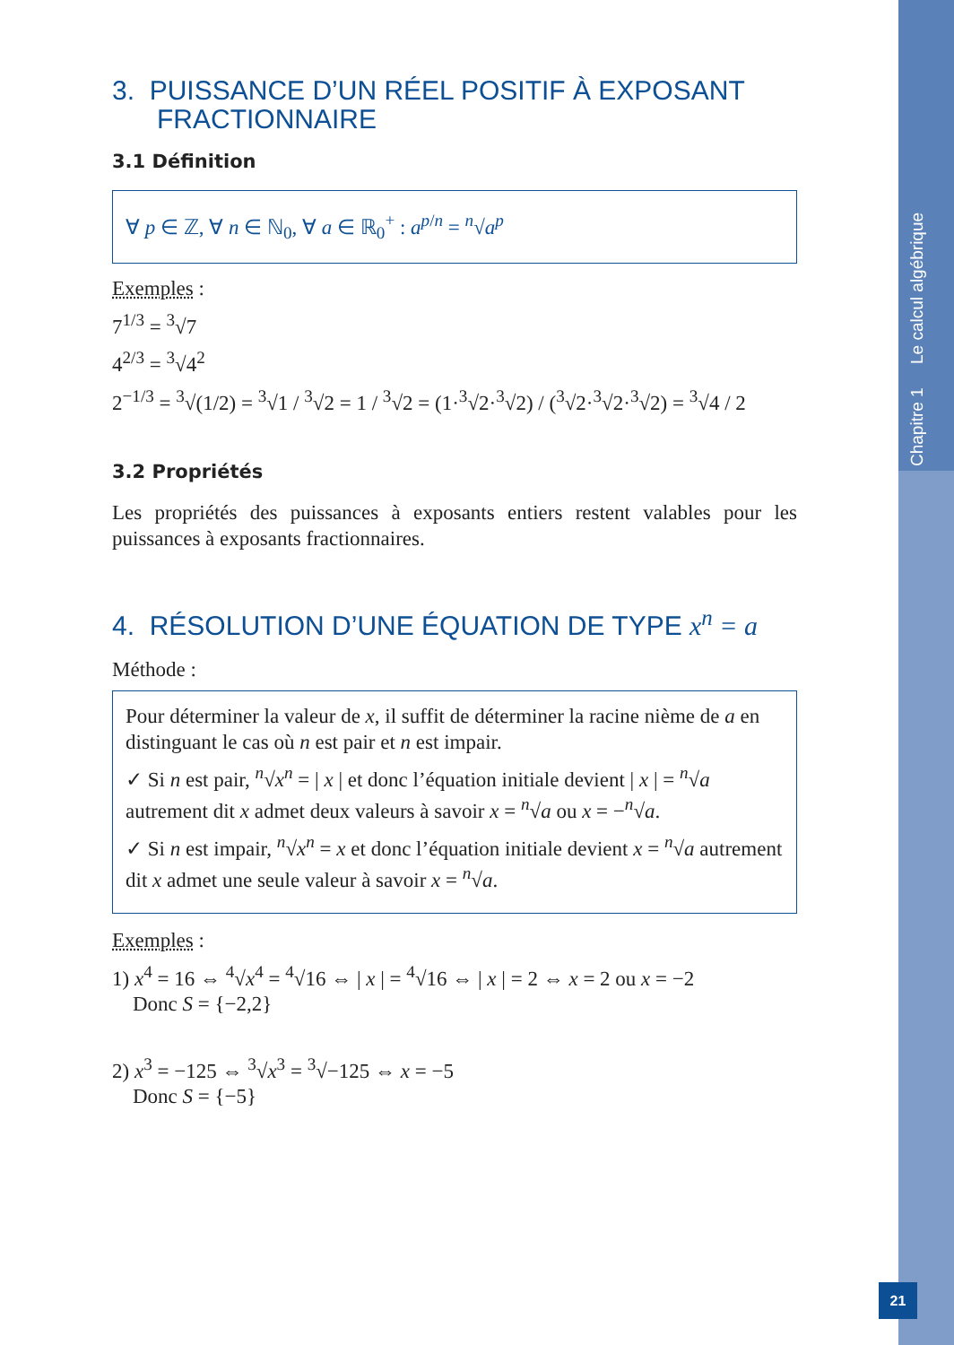Chapitre 1 Le calcul algébrique
3. PUISSANCE D’UN RÉEL POSITIF À EXPOSANT
FRACTIONNAIRE
3.1 Définition
∀ p ∈ ℤ, ∀ n ∈ ℕ<sub>0</sub>, ∀ a ∈ ℝ<sub>0</sub><sup>+</sup> : a<sup>p/n</sup> = <sup>n</sup>√a<sup>p</sup>
Exemples :
7<sup>1/3</sup> = <sup>3</sup>√7
4<sup>2/3</sup> = <sup>3</sup>√4<sup>2</sup>
2<sup>−1/3</sup> = <sup>3</sup>√(1/2) = <sup>3</sup>√1 / <sup>3</sup>√2 = 1 / <sup>3</sup>√2 = (1·<sup>3</sup>√2·<sup>3</sup>√2) / (<sup>3</sup>√2·<sup>3</sup>√2·<sup>3</sup>√2) = <sup>3</sup>√4 / 2
3.2 Propriétés
Les propriétés des puissances à exposants entiers restent valables pour les puissances à exposants fractionnaires.
4. RÉSOLUTION D’UNE ÉQUATION DE TYPE x<sup>n</sup> = a
Méthode :
Pour déterminer la valeur de x, il suffit de déterminer la racine nième de a en distinguant le cas où n est pair et n est impair.
✓ Si n est pair, <sup>n</sup>√x<sup>n</sup> = | x | et donc l’équation initiale devient | x | = <sup>n</sup>√a autrement dit x admet deux valeurs à savoir x = <sup>n</sup>√a ou x = −<sup>n</sup>√a.
✓ Si n est impair, <sup>n</sup>√x<sup>n</sup> = x et donc l’équation initiale devient x = <sup>n</sup>√a autrement dit x admet une seule valeur à savoir x = <sup>n</sup>√a.
Exemples :
1) x<sup>4</sup> = 16 ⇔ <sup>4</sup>√x<sup>4</sup> = <sup>4</sup>√16 ⇔ | x | = <sup>4</sup>√16 ⇔ | x | = 2 ⇔ x = 2 ou x = −2
Donc S = {−2,2}
2) x<sup>3</sup> = −125 ⇔ <sup>3</sup>√x<sup>3</sup> = <sup>3</sup>√−125 ⇔ x = −5
Donc S = {−5}
21